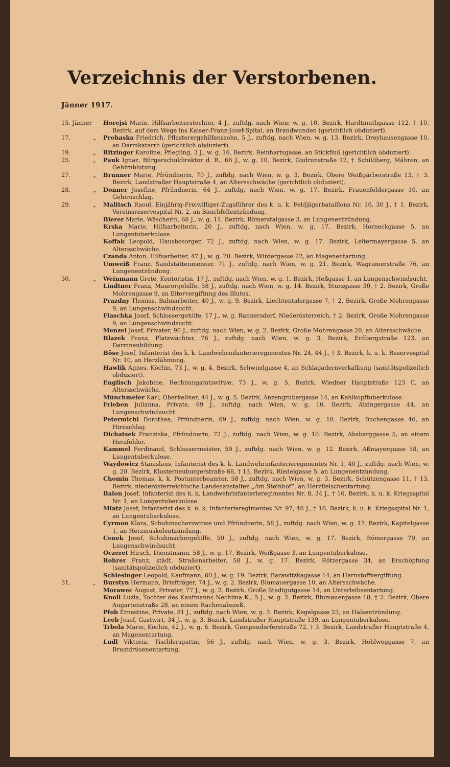Verzeichnis der Verstorbenen.
Jänner 1917.
15. Jänner Horejsi Marie, Hilfsarbeiterstochter, 4 J., zuftdg. nach Wien; w. g. 10. Bezirk, Hardtmuthgasse 112, † 10. Bezirk, auf dem Wege ins Kaiser-Franz-Josef-Spital, an Brandwunden (gerichtlich obduziert).
17. „ Prohaska Friedrich, Pflasterergehilfenssohn, 5 J., zuftdg. nach Wien, w. g. 13. Bezirk, Dreyhausengasse 10, an Darmkatarrh (gerichtlich obduziert).
19. „ Ritzinger Karoline, Pflegling, 3 J., w. g. 16. Bezirk, Reinhartsgasse, an Stickfluß (gerichtlich obduziert).
25. „ Pauk Ignaz, Bürgerschuldirektor d. R., 66 J., w. g. 10. Bezirk, Gudrunstraße 12, † Schildberg, Mähren, an Gehirnblutung.
27. „ Brunner Marie, Pfründnerin, 70 J., zuftdg. nach Wien, w. g. 3. Bezirk, Obere Weißgärberstraße 13, † 3. Bezirk, Landstraßer Hauptstraße 4, an Altersschwäche (gerichtlich obduziert).
28. „ Donner Josefine, Pfründnerin, 64 J., zuftdg. nach Wien, w. g. 17. Bezirk, Frauenfeldergasse 10, an Gehirnschlag.
29. „ Malitsch Raoul, Einjährig-Freiwilliger-Zugsführer des k. u. k. Feldjägerbataillons Nr. 10, 30 J., † 1. Bezirk, Vereinsreservespital Nr. 2, an Bauchfellentzündung.
Bierer Marie, Wäscherin, 68 J., w. g. 11. Bezirk, Römerstalgasse 3, an Lungenentzündung.
Krska Marie, Hilfsarbeiterin, 20 J., zuftdg. nach Wien, w. g. 17. Bezirk, Horneckgasse 5, an Lungentuberkulose.
Koffak Leopold, Hausbesorger, 72 J., zuftdg. nach Wien, w. g. 17. Bezirk, Leitermayergasse 5, an Altersschwäche.
Czanda Anton, Hilfsarbeiter, 47 J., w. g. 20. Bezirk, Wintergasse 22, an Magenentartung.
Umweiß Franz, Sandstättenmeister, 71 J., zuftdg. nach Wien, w. g. 21. Bezirk, Wagramerstraße 76, an Lungenentzündung.
30. „ Weinmann Grete, Kontoristin, 17 J., zuftdg. nach Wien, w. g. 1. Bezirk, Heßgasse 1, an Lungenschwindsucht.
Lindtner Franz, Maurergehilfe, 58 J., zuftdg. nach Wien, w. g. 14. Bezirk, Sturzgasse 30, † 2. Bezirk, Große Mohrengasse 9, an Eitervergiftung des Blutes.
Prazdny Thomas, Bahnarbeiter, 40 J., w. g. 9. Bezirk, Liechtentalergasse 7, † 2. Bezirk, Große Mohrengasse 9, an Lungenschwindsucht.
Flaschka Josef, Schlossergehilfe, 17 J., w. g. Rannersdorf, Niederösterreich, † 2. Bezirk, Große Mohrengasse 9, an Lungenschwindsucht.
Menzel Josef, Privater, 90 J., zuftdg. nach Wien, w. g. 2. Bezirk, Große Mohrengasse 20, an Altersschwäche.
Blazek Franz, Platzwächter, 76 J., zuftdg. nach Wien, w. g. 3. Bezirk, Erdbergstraße 123, an Darmneubildung.
Böse Josef, Infanterist des k. k. Landwehrinfanterieregimentes Nr. 24, 44 J., † 3. Bezirk, k. u. k. Reservespital Nr. 10, an Herzlähmung.
Hawlik Agnes, Köchin, 73 J., w. g. 4. Bezirk, Schwindgasse 4, an Schlagadernverkalkung (sanitätspolizeilich obduziert).
Englisch Jakobine, Rechnungsratswitwe, 73 J., w. g. 5. Bezirk, Wiedner Hauptstraße 123 C, an Altersschwäche.
Münchmeier Karl, Oberkellner, 44 J., w. g. 5. Bezirk, Anzengrubergasse 14, an Kehlkopftuberkulose.
Frieben Julianna, Private, 69 J., zuftdg. nach Wien, w. g. 10. Bezirk, Alxingergasse 44, an Lungenschwindsucht.
Petermichl Dorothea, Pfründnerin, 69 J., zuftdg. nach Wien, w. g. 10. Bezirk, Buchengasse 46, an Hirnschlag.
Dichatsek Franziska, Pfründnerin, 72 J., zuftdg. nach Wien, w. g. 10. Bezirk, Absberggasse 5, an einem Herzfehler.
Kammel Ferdinand, Schlossermeister, 59 J., zuftdg. nach Wien, w. g. 12. Bezirk, Aßmayergasse 58, an Lungentuberkulose.
Waydowicz Stanislaus, Infanterist des k. k. Landwehrinfanterieregimentes Nr. 1, 40 J., zuftdg. nach Wien, w. g. 20. Bezirk, Klosterneuburgerstraße 68, † 13. Bezirk, Riedelgasse 5, an Lungenentzündung.
Chomin Thomas, k. k. Postunterbeamter, 58 J., zuftdg. nach Wien, w. g. 3. Bezirk, Schützengasse 11, † 13. Bezirk, niederösterreichische Landesanstalten „Am Steinhof“, an Herzfleischentartung.
Balon Josef, Infanterist des k. k. Landwehrinfanterieregimentes Nr. 8, 34 J., † 16. Bezirk, k. u. k. Kriegsspital Nr. 1, an Lungentuberkulose.
Mlatz Josef, Infanterist des k. u. k. Infanterieregimentes Nr. 97, 46 J., † 16. Bezirk, k. u. k. Kriegsspital Nr. 1, an Lungentuberkulose.
Cyrmon Klara, Schuhmacherswitwe und Pfründnerin, 58 J., zuftdg. nach Wien, w. g. 17. Bezirk, Kapitelgasse 1, an Herzmuskelentzündung.
Cenek Josef, Schuhmachergehilfe, 50 J., zuftdg. nach Wien, w. g. 17. Bezirk, Römergasse 79, an Lungenschwindsucht.
Oczeret Hirsch, Dienstmann, 58 J., w. g. 17. Bezirk, Weißgasse 3, an Lungentuberkulose.
Rohrer Franz, städt. Straßenarbeiter, 58 J., w. g. 17. Bezirk, Rötzergasse 34, an Erschöpfung (sanitätspolizeilich obduziert).
Schlesinger Leopold, Kaufmann, 60 J., w. g. 19. Bezirk, Barawitzkagasse 14, an Harnstoffvergiftung.
31. „ Burstyn Hermann, Briefträger, 74 J., w. g. 2. Bezirk, Blumauergasse 10, an Altersschwäche.
Morawec August, Privater, 77 J., w. g. 2. Bezirk, Große Stadtgutgasse 14, an Unterleibsentartung.
Knoll Luzia, Tochter des Kaufmanns Nechima K., 5 J., w. g. 2. Bezirk, Blumauergasse 18, † 2. Bezirk, Obere Augartenstraße 28, an einem Rachenabszeß.
Pfob Ernestine, Private, 81 J., zuftdg. nach Wien, w. g. 3. Bezirk, Kegelgasse 23, an Halsentzündung.
Leeb Josef, Gastwirt, 34 J., w. g. 3. Bezirk, Landstraßer Hauptstraße 139, an Lungentuberkulose.
Trbola Marie, Köchin, 42 J., w. g. 6. Bezirk, Gumpendorferstraße 72, † 3. Bezirk, Landstraßer Hauptstraße 4, an Magenentartung.
Ludl Viktoria, Tischlersgattin, 56 J., zuftdg. nach Wien, w. g. 3. Bezirk, Hohlweggasse 7, an Brustdrüsenentartung.